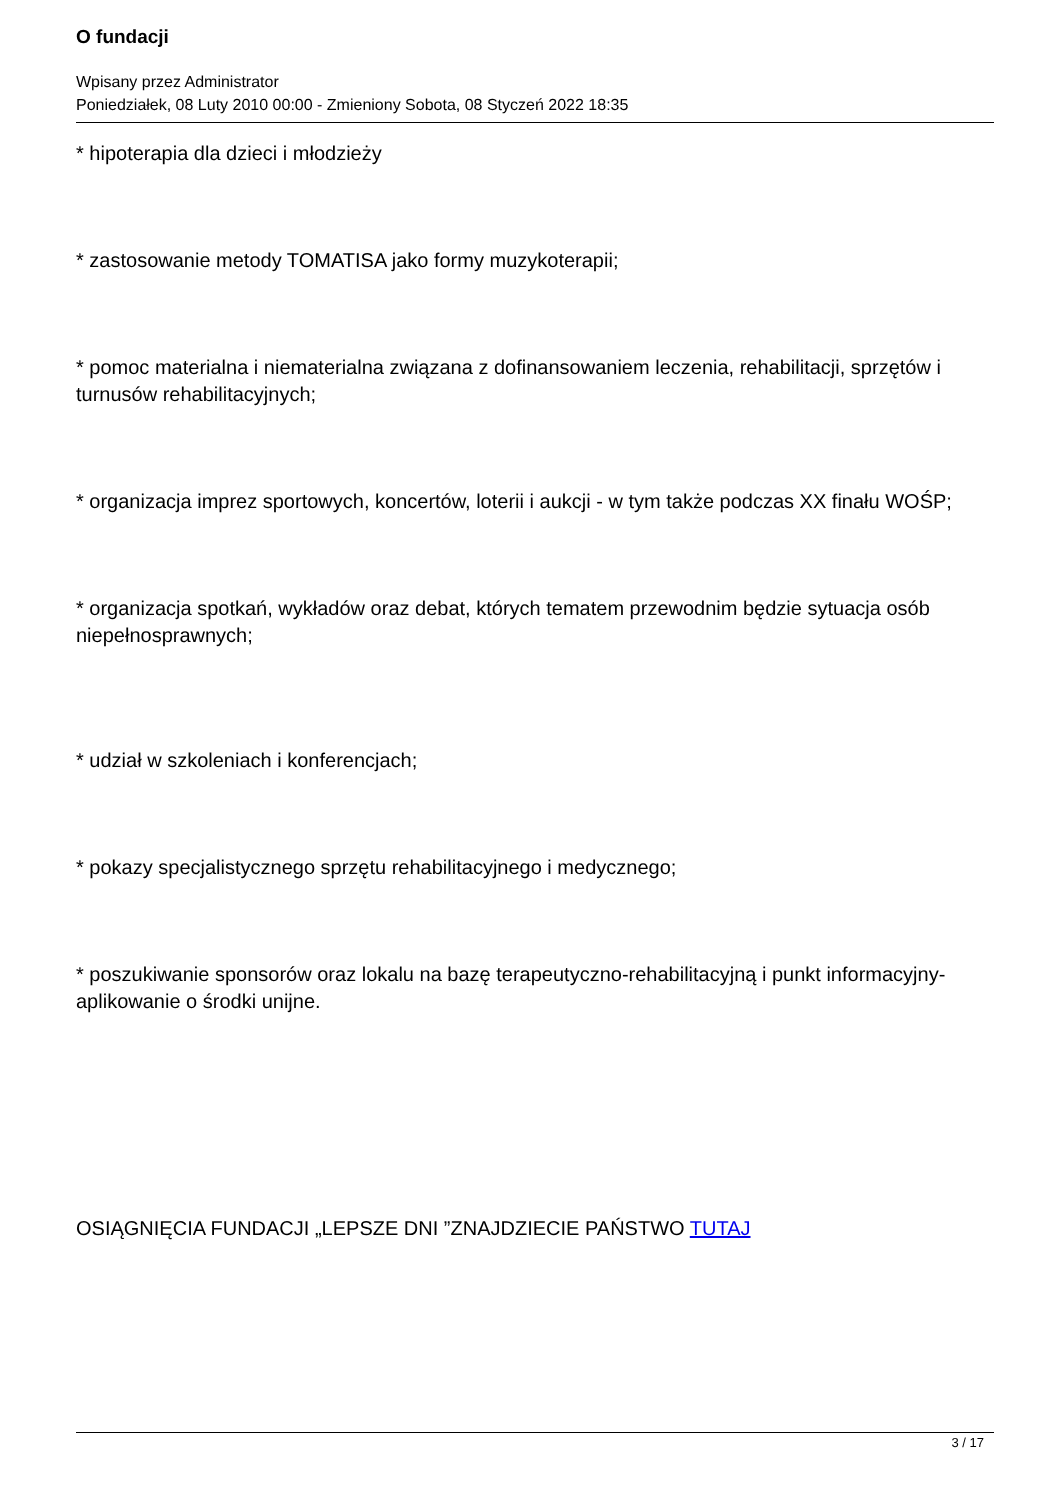O fundacji
Wpisany przez Administrator
Poniedziałek, 08 Luty 2010 00:00 - Zmieniony Sobota, 08 Styczeń 2022 18:35
* hipoterapia dla dzieci i młodzieży
* zastosowanie metody TOMATISA jako formy muzykoterapii;
* pomoc materialna i niematerialna związana z dofinansowaniem leczenia, rehabilitacji, sprzętów i turnusów rehabilitacyjnych;
* organizacja imprez sportowych, koncertów, loterii i aukcji - w tym także podczas XX finału WOŚP;
* organizacja spotkań, wykładów oraz debat, których tematem przewodnim będzie sytuacja osób niepełnosprawnych;
* udział w szkoleniach i konferencjach;
* pokazy specjalistycznego sprzętu rehabilitacyjnego i medycznego;
* poszukiwanie sponsorów oraz lokalu na bazę terapeutyczno-rehabilitacyjną i punkt informacyjny- aplikowanie o środki unijne.
OSIĄGNIĘCIA FUNDACJI „LEPSZE DNI ”ZNAJDZIECIE PAŃSTWO TUTAJ
3 / 17